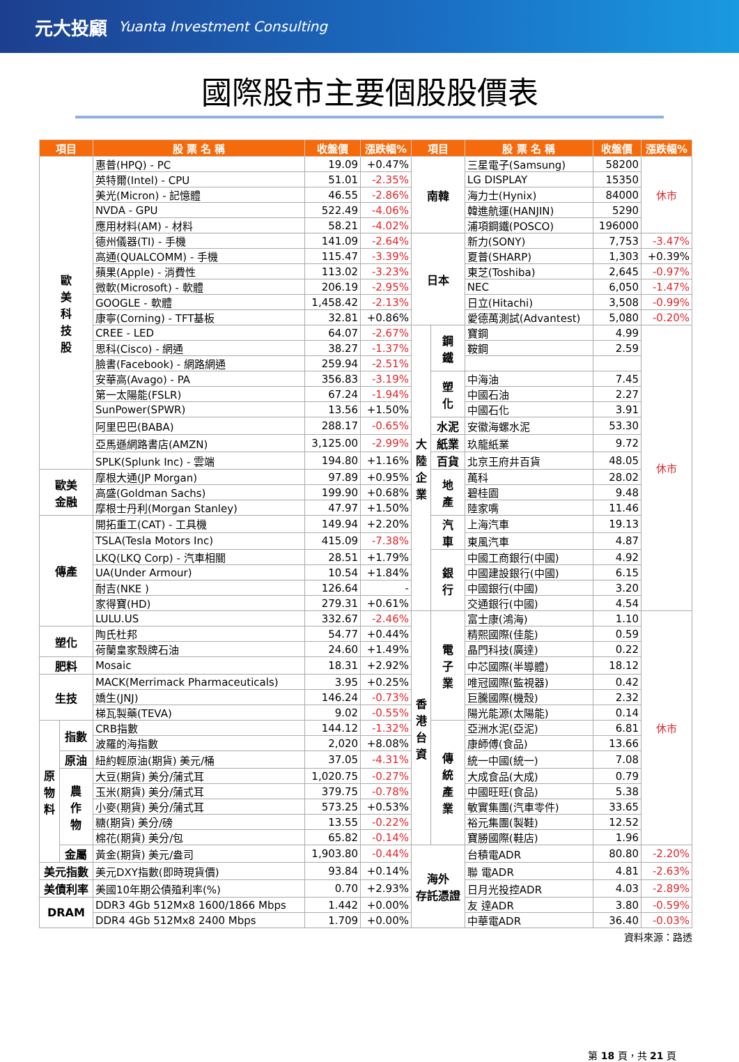元大投顧 Yuanta Investment Consulting
國際股市主要個股股價表
| 項目 | | 股 票 名 稱 | 收盤價 | 漲跌幅% | 項目 | | 股 票 名 稱 | 收盤價 | 漲跌幅% |
| --- | --- | --- | --- | --- | --- | --- | --- | --- | --- |
| 歐 美 科 技 股 | | 惠普(HPQ) - PC | 19.09 | +0.47% | 南韓 | | 三星電子(Samsung) | 58200 | 休市 |
| | | 英特爾(Intel) - CPU | 51.01 | -2.35% | | | LG DISPLAY | 15350 | |
| | | 美光(Micron) - 記憶體 | 46.55 | -2.86% | | | 海力士(Hynix) | 84000 | |
| | | NVDA - GPU | 522.49 | -4.06% | | | 韓進航運(HANJIN) | 5290 | |
| | | 應用材料(AM) - 材料 | 58.21 | -4.02% | | | 浦項鋼鐵(POSCO) | 196000 | |
| | | 德州儀器(TI) - 手機 | 141.09 | -2.64% | 日本 | | 新力(SONY) | 7,753 | -3.47% |
| | | 高通(QUALCOMM) - 手機 | 115.47 | -3.39% | | | 夏普(SHARP) | 1,303 | +0.39% |
| | | 蘋果(Apple) - 消費性 | 113.02 | -3.23% | | | 東芝(Toshiba) | 2,645 | -0.97% |
| | | 微軟(Microsoft) - 軟體 | 206.19 | -2.95% | | | NEC | 6,050 | -1.47% |
| | | GOOGLE - 軟體 | 1,458.42 | -2.13% | | | 日立(Hitachi) | 3,508 | -0.99% |
| | | 康寧(Corning) - TFT基板 | 32.81 | +0.86% | | | 愛德萬測試(Advantest) | 5,080 | -0.20% |
| | | CREE - LED | 64.07 | -2.67% | 大 陸 企 業 | 鋼 鐵 | 寶鋼 | 4.99 | 休市 |
| | | 思科(Cisco) - 網通 | 38.27 | -1.37% | | | 鞍鋼 | 2.59 | |
| | | 臉書(Facebook) - 網路網通 | 259.94 | -2.51% | | | | | |
| | | 安華高(Avago) - PA | 356.83 | -3.19% | | 塑 化 | 中海油 | 7.45 | |
| | | 第一太陽能(FSLR) | 67.24 | -1.94% | | | 中國石油 | 2.27 | |
| | | SunPower(SPWR) | 13.56 | +1.50% | | | 中國石化 | 3.91 | |
| | | 阿里巴巴(BABA) | 288.17 | -0.65% | | 水泥 | 安徽海螺水泥 | 53.30 | |
| | | 亞馬遜網路書店(AMZN) | 3,125.00 | -2.99% | | 紙業 | 玖龍紙業 | 9.72 | |
| | | SPLK(Splunk Inc) - 雲端 | 194.80 | +1.16% | | 百貨 | 北京王府井百貨 | 48.05 | |
| 歐美 金融 | | 摩根大通(JP Morgan) | 97.89 | +0.95% | | 地 產 | 萬科 | 28.02 | |
| | | 高盛(Goldman Sachs) | 199.90 | +0.68% | | | 碧桂園 | 9.48 | |
| | | 摩根士丹利(Morgan Stanley) | 47.97 | +1.50% | | | 陸家嘴 | 11.46 | |
| 傳產 | | 開拓重工(CAT) - 工具機 | 149.94 | +2.20% | | 汽 車 | 上海汽車 | 19.13 | |
| | | TSLA(Tesla Motors Inc) | 415.09 | -7.38% | | | 東風汽車 | 4.87 | |
| | | LKQ(LKQ Corp) - 汽車相關 | 28.51 | +1.79% | | 銀 行 | 中國工商銀行(中國) | 4.92 | |
| | | UA(Under Armour) | 10.54 | +1.84% | | | 中國建設銀行(中國) | 6.15 | |
| | | 耐吉(NKE ) | 126.64 | - | | | 中國銀行(中國) | 3.20 | |
| | | 家得寶(HD) | 279.31 | +0.61% | | | 交通銀行(中國) | 4.54 | |
| | | LULU.US | 332.67 | -2.46% | 香 港 台 資 | 電 子 業 | 富士康(鴻海) | 1.10 | 休市 |
| 塑化 | | 陶氏杜邦 | 54.77 | +0.44% | | | 精熙國際(佳能) | 0.59 | |
| | | 荷蘭皇家殼牌石油 | 24.60 | +1.49% | | | 晶門科技(廣達) | 0.22 | |
| 肥料 | | Mosaic | 18.31 | +2.92% | | | 中芯國際(半導體) | 18.12 | |
| 生技 | | MACK(Merrimack Pharmaceuticals) | 3.95 | +0.25% | | | 唯冠國際(監視器) | 0.42 | |
| | | 嬌生(JNJ) | 146.24 | -0.73% | | | 巨騰國際(機殼) | 2.32 | |
| | | 梯瓦製藥(TEVA) | 9.02 | -0.55% | | | 陽光能源(太陽能) | 0.14 | |
| 原 物 料 | 指數 | CRB指數 | 144.12 | -1.32% | | 傳 統 產 業 | 亞洲水泥(亞泥) | 6.81 | |
| | | 波羅的海指數 | 2,020 | +8.08% | | | 康師傅(食品) | 13.66 | |
| | 原油 | 紐約輕原油(期貨) 美元/桶 | 37.05 | -4.31% | | | 統一中國(統一) | 7.08 | |
| | 農 作 物 | 大豆(期貨) 美分/蒲式耳 | 1,020.75 | -0.27% | | | 大成食品(大成) | 0.79 | |
| | | 玉米(期貨) 美分/蒲式耳 | 379.75 | -0.78% | | | 中國旺旺(食品) | 5.38 | |
| | | 小麥(期貨) 美分/蒲式耳 | 573.25 | +0.53% | | | 敏實集團(汽車零件) | 33.65 | |
| | | 糖(期貨) 美分/磅 | 13.55 | -0.22% | | | 裕元集團(製鞋) | 12.52 | |
| | | 棉花(期貨) 美分/包 | 65.82 | -0.14% | | | 寶勝國際(鞋店) | 1.96 | |
| | 金屬 | 黃金(期貨) 美元/盎司 | 1,903.80 | -0.44% | 海外 存託憑證 | | 台積電ADR | 80.80 | -2.20% |
| 美元指數 | | 美元DXY指數(即時現貨價) | 93.84 | +0.14% | | | 聯 電ADR | 4.81 | -2.63% |
| 美債利率 | | 美國10年期公債殖利率(%) | 0.70 | +2.93% | | | 日月光投控ADR | 4.03 | -2.89% |
| DRAM | | DDR3 4Gb 512Mx8 1600/1866 Mbps | 1.442 | +0.00% | | | 友 達ADR | 3.80 | -0.59% |
| | | DDR4 4Gb 512Mx8 2400 Mbps | 1.709 | +0.00% | | | 中華電ADR | 36.40 | -0.03% |
資料來源：路透
第 18 頁，共 21 頁